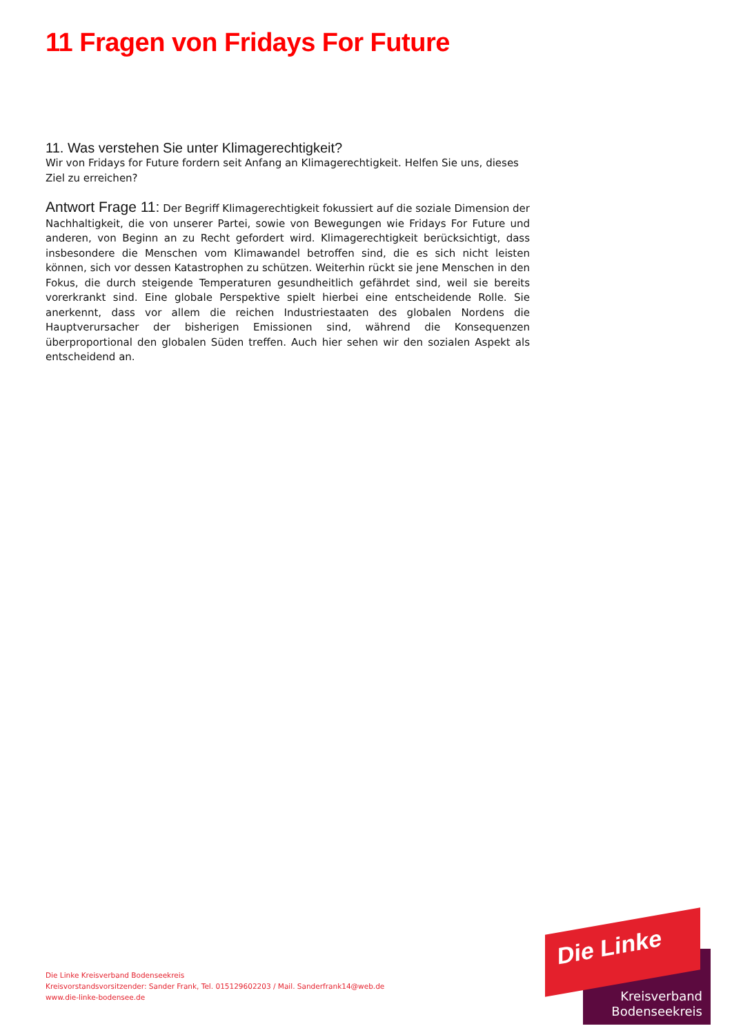11 Fragen von Fridays For Future
11. Was verstehen Sie unter Klimagerechtigkeit?
Wir von Fridays for Future fordern seit Anfang an Klimagerechtigkeit. Helfen Sie uns, dieses Ziel zu erreichen?
Antwort Frage 11: Der Begriff Klimagerechtigkeit fokussiert auf die soziale Dimension der Nachhaltigkeit, die von unserer Partei, sowie von Bewegungen wie Fridays For Future und anderen, von Beginn an zu Recht gefordert wird. Klimagerechtigkeit berücksichtigt, dass insbesondere die Menschen vom Klimawandel betroffen sind, die es sich nicht leisten können, sich vor dessen Katastrophen zu schützen. Weiterhin rückt sie jene Menschen in den Fokus, die durch steigende Temperaturen gesundheitlich gefährdet sind, weil sie bereits vorerkrankt sind. Eine globale Perspektive spielt hierbei eine entscheidende Rolle. Sie anerkennt, dass vor allem die reichen Industriestaaten des globalen Nordens die Hauptverursacher der bisherigen Emissionen sind, während die Konsequenzen überproportional den globalen Süden treffen. Auch hier sehen wir den sozialen Aspekt als entscheidend an.
Die Linke Kreisverband Bodenseekreis
Kreisvorstandsvorsitzender: Sander Frank, Tel. 015129602203 / Mail. Sanderfrank14@web.de
www.die-linke-bodensee.de
Die Linke
Kreisverband
Bodenseekreis